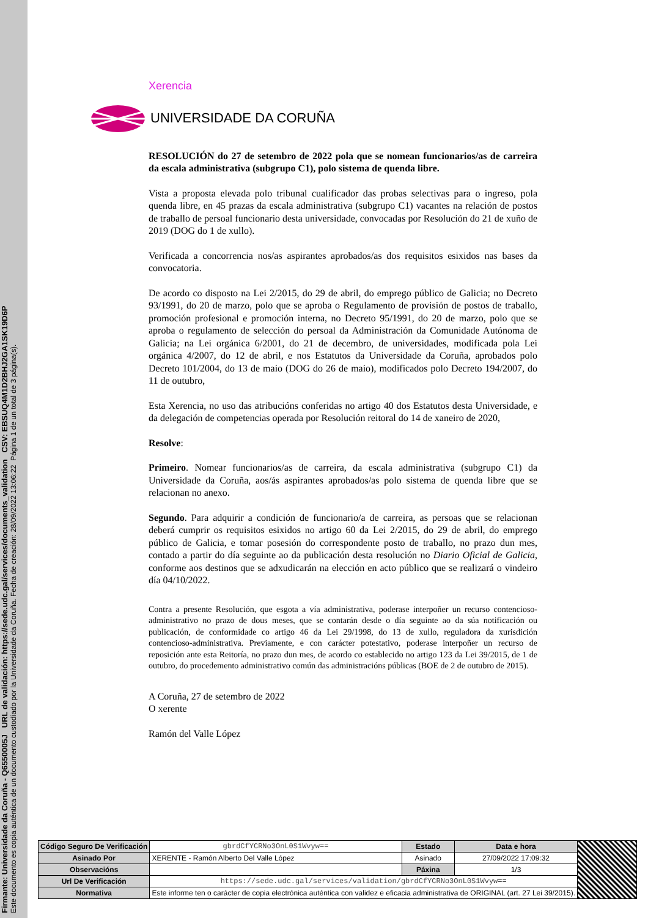Firmante: Universidade da Coruña - Q6550005J URL de validación: https://sede.udc.gal/services/documents_validation CSV: EBSUQ4M1D2BHJ2GA1SK19D6P
Este documento es copia auténtica de un documento custodiado por la Universidade da Coruña. Fecha de creación: 28/09/2022 13:06:22 Página 1 de un total de 3 página(s).
Xerencia
UNIVERSIDADE DA CORUÑA
RESOLUCIÓN do 27 de setembro de 2022 pola que se nomean funcionarios/as de carreira da escala administrativa (subgrupo C1), polo sistema de quenda libre.
Vista a proposta elevada polo tribunal cualificador das probas selectivas para o ingreso, pola quenda libre, en 45 prazas da escala administrativa (subgrupo C1) vacantes na relación de postos de traballo de persoal funcionario desta universidade, convocadas por Resolución do 21 de xuño de 2019 (DOG do 1 de xullo).
Verificada a concorrencia nos/as aspirantes aprobados/as dos requisitos esixidos nas bases da convocatoria.
De acordo co disposto na Lei 2/2015, do 29 de abril, do emprego público de Galicia; no Decreto 93/1991, do 20 de marzo, polo que se aproba o Regulamento de provisión de postos de traballo, promoción profesional e promoción interna, no Decreto 95/1991, do 20 de marzo, polo que se aproba o regulamento de selección do persoal da Administración da Comunidade Autónoma de Galicia; na Lei orgánica 6/2001, do 21 de decembro, de universidades, modificada pola Lei orgánica 4/2007, do 12 de abril, e nos Estatutos da Universidade da Coruña, aprobados polo Decreto 101/2004, do 13 de maio (DOG do 26 de maio), modificados polo Decreto 194/2007, do 11 de outubro,
Esta Xerencia, no uso das atribucións conferidas no artigo 40 dos Estatutos desta Universidade, e da delegación de competencias operada por Resolución reitoral do 14 de xaneiro de 2020,
Resolve:
Primeiro. Nomear funcionarios/as de carreira, da escala administrativa (subgrupo C1) da Universidade da Coruña, aos/ás aspirantes aprobados/as polo sistema de quenda libre que se relacionan no anexo.
Segundo. Para adquirir a condición de funcionario/a de carreira, as persoas que se relacionan deberá cumprir os requisitos esixidos no artigo 60 da Lei 2/2015, do 29 de abril, do emprego público de Galicia, e tomar posesión do correspondente posto de traballo, no prazo dun mes, contado a partir do día seguinte ao da publicación desta resolución no Diario Oficial de Galicia, conforme aos destinos que se adxudicarán na elección en acto público que se realizará o vindeiro día 04/10/2022.
Contra a presente Resolución, que esgota a vía administrativa, poderase interpoñer un recurso contencioso-administrativo no prazo de dous meses, que se contarán desde o día seguinte ao da súa notificación ou publicación, de conformidade co artigo 46 da Lei 29/1998, do 13 de xullo, reguladora da xurisdición contencioso-administrativa. Previamente, e con carácter potestativo, poderase interpoñer un recurso de reposición ante esta Reitoría, no prazo dun mes, de acordo co establecido no artigo 123 da Lei 39/2015, de 1 de outubro, do procedemento administrativo común das administracións públicas (BOE de 2 de outubro de 2015).
A Coruña, 27 de setembro de 2022
O xerente
Ramón del Valle López
| Código Seguro De Verificación | gbrdCfYCRNo3OnL0S1Wvyw== | Estado | Data e hora | |
| Asinado Por | XERENTE - Ramón Alberto Del Valle López | Asinado | 27/09/2022 17:09:32 | |
| Observacións | | Páxina | 1/3 | |
| Url De Verificación | https://sede.udc.gal/services/validation/gbrdCfYCRNo3OnL0S1Wvyw== | | | |
| Normativa | Este informe ten o carácter de copia electrónica auténtica con validez e eficacia administrativa de ORIGINAL (art. 27 Lei 39/2015). | | | |